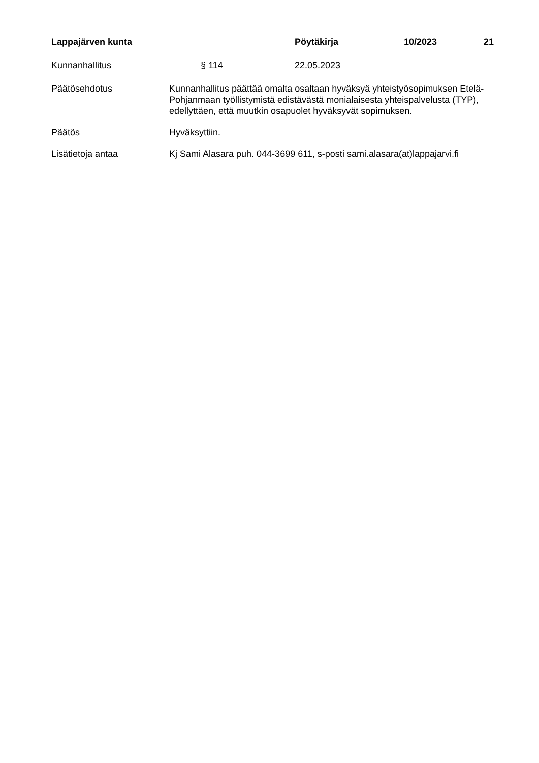Lappajärven kunta Pöytäkirja 10/2023 21
Kunnanhallitus § 114 22.05.2023
Päätösehdotus Kunnanhallitus päättää omalta osaltaan hyväksyä yhteistyösopimuksen Etelä-Pohjanmaan työllistymistä edistävästä monialaisesta yhteispalvelusta (TYP), edellyttäen, että muutkin osapuolet hyväksyvät sopimuksen.
Päätös Hyväksyttiin.
Lisätietoja antaa Kj Sami Alasara puh. 044-3699 611, s-posti sami.alasara(at)lappajarvi.fi